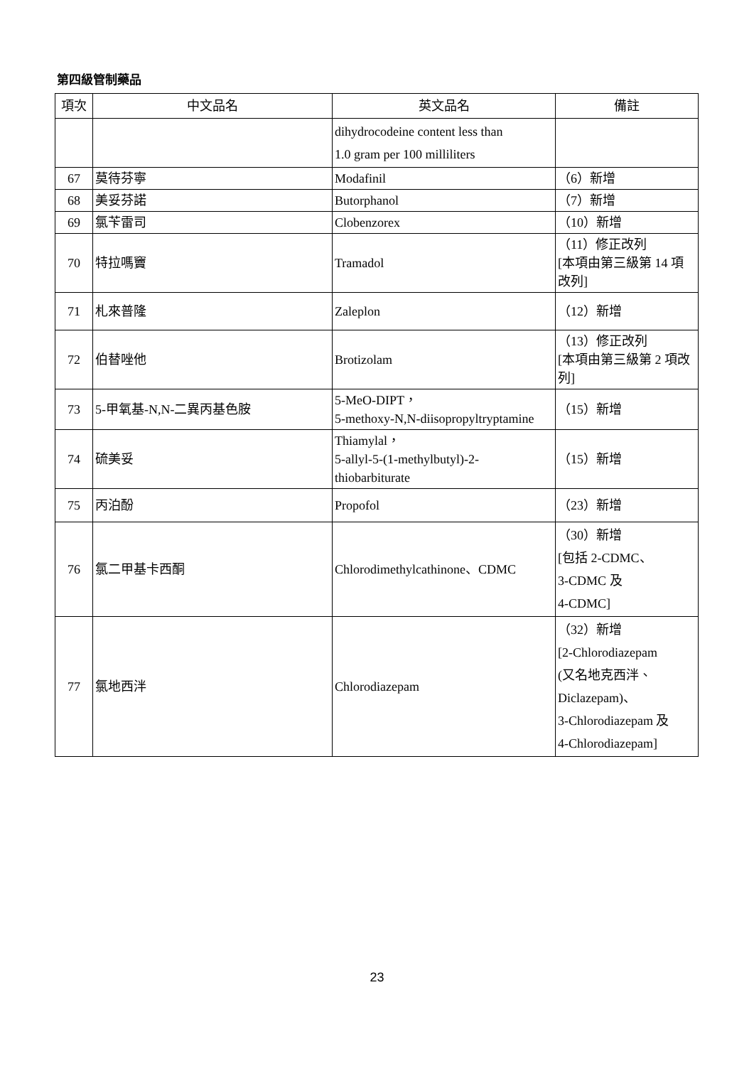第四級管制藥品
| 項次 | 中文品名 | 英文品名 | 備註 |
| --- | --- | --- | --- |
| | | dihydrocodeine content less than 1.0 gram per 100 milliliters | |
| 67 | 莫待芬寧 | Modafinil | （6）新增 |
| 68 | 美妥芬諾 | Butorphanol | （7）新增 |
| 69 | 氯苄雷司 | Clobenzorex | （10）新增 |
| 70 | 特拉嗎竇 | Tramadol | （11）修正改列 [本項由第三級第 14 項改列] |
| 71 | 札來普隆 | Zaleplon | （12）新增 |
| 72 | 伯替唑他 | Brotizolam | （13）修正改列 [本項由第三級第 2 項改列] |
| 73 | 5-甲氧基-N,N-二異丙基色胺 | 5-MeO-DIPT， 5-methoxy-N,N-diisopropyltryptamine | （15）新增 |
| 74 | 硫美妥 | Thiamylal， 5-allyl-5-(1-methylbutyl)-2-thiobarbiturate | （15）新增 |
| 75 | 丙泊酚 | Propofol | （23）新增 |
| 76 | 氯二甲基卡西酮 | Chlorodimethylcathinone、CDMC | （30）新增 [包括 2-CDMC、 3-CDMC 及 4-CDMC] |
| 77 | 氯地西泮 | Chlorodiazepam | （32）新增 [2-Chlorodiazepam (又名地克西泮、 Diclazepam)、 3-Chlorodiazepam 及 4-Chlorodiazepam] |
23